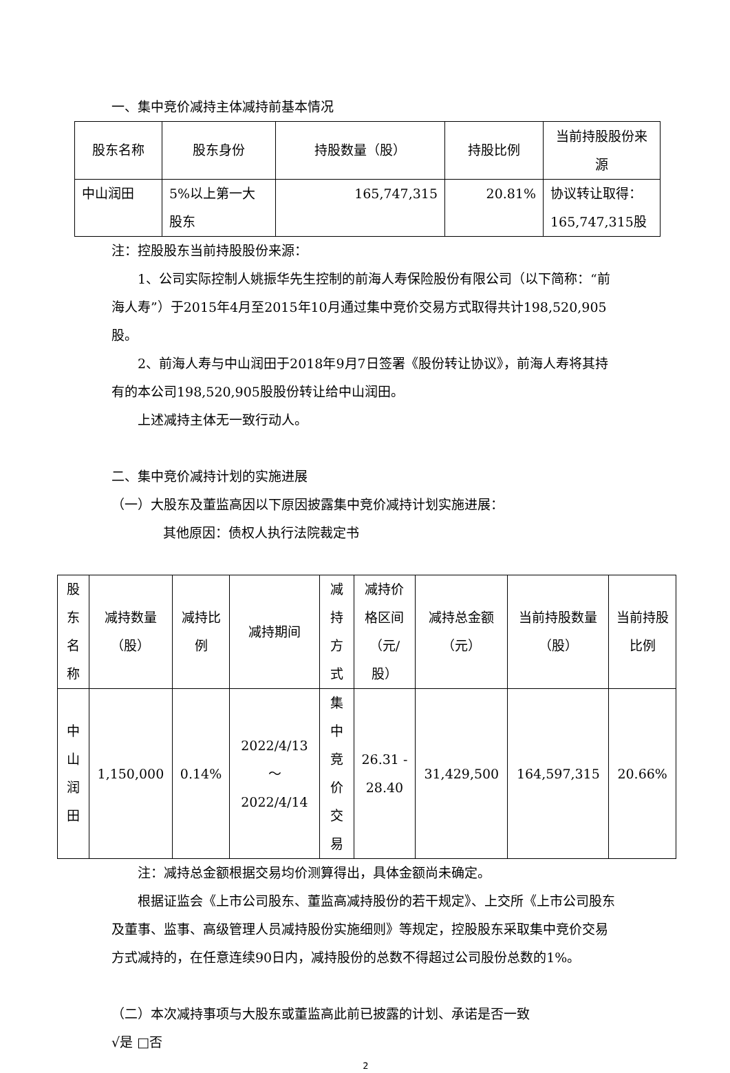一、集中竞价减持主体减持前基本情况
| 股东名称 | 股东身份 | 持股数量（股） | 持股比例 | 当前持股股份来源 |
| --- | --- | --- | --- | --- |
| 中山润田 | 5%以上第一大股东 | 165,747,315 | 20.81% | 协议转让取得：165,747,315股 |
注：控股股东当前持股股份来源：
1、公司实际控制人姚振华先生控制的前海人寿保险股份有限公司（以下简称：“前海人寿”）于2015年4月至2015年10月通过集中竞价交易方式取得共计198,520,905股。
2、前海人寿与中山润田于2018年9月7日签署《股份转让协议》，前海人寿将其持有的本公司198,520,905股股份转让给中山润田。
上述减持主体无一致行动人。
二、集中竞价减持计划的实施进展
（一）大股东及董监高因以下原因披露集中竞价减持计划实施进展：
其他原因：债权人执行法院裁定书
| 股东名称 | 减持数量（股） | 减持比例 | 减持期间 | 减持方式 | 减持价格区间（元/股） | 减持总金额（元） | 当前持股数量（股） | 当前持股比例 |
| --- | --- | --- | --- | --- | --- | --- | --- | --- |
| 中山润田 | 1,150,000 | 0.14% | 2022/4/13 ～ 2022/4/14 | 集中竞价交易 | 26.31 - 28.40 | 31,429,500 | 164,597,315 | 20.66% |
注：减持总金额根据交易均价测算得出，具体金额尚未确定。
根据证监会《上市公司股东、董监高减持股份的若干规定》、上交所《上市公司股东及董事、监事、高级管理人员减持股份实施细则》等规定，控股股东采取集中竞价交易方式减持的，在任意连续90日内，减持股份的总数不得超过公司股份总数的1%。
（二）本次减持事项与大股东或董监高此前已披露的计划、承诺是否一致
√是 □否
2